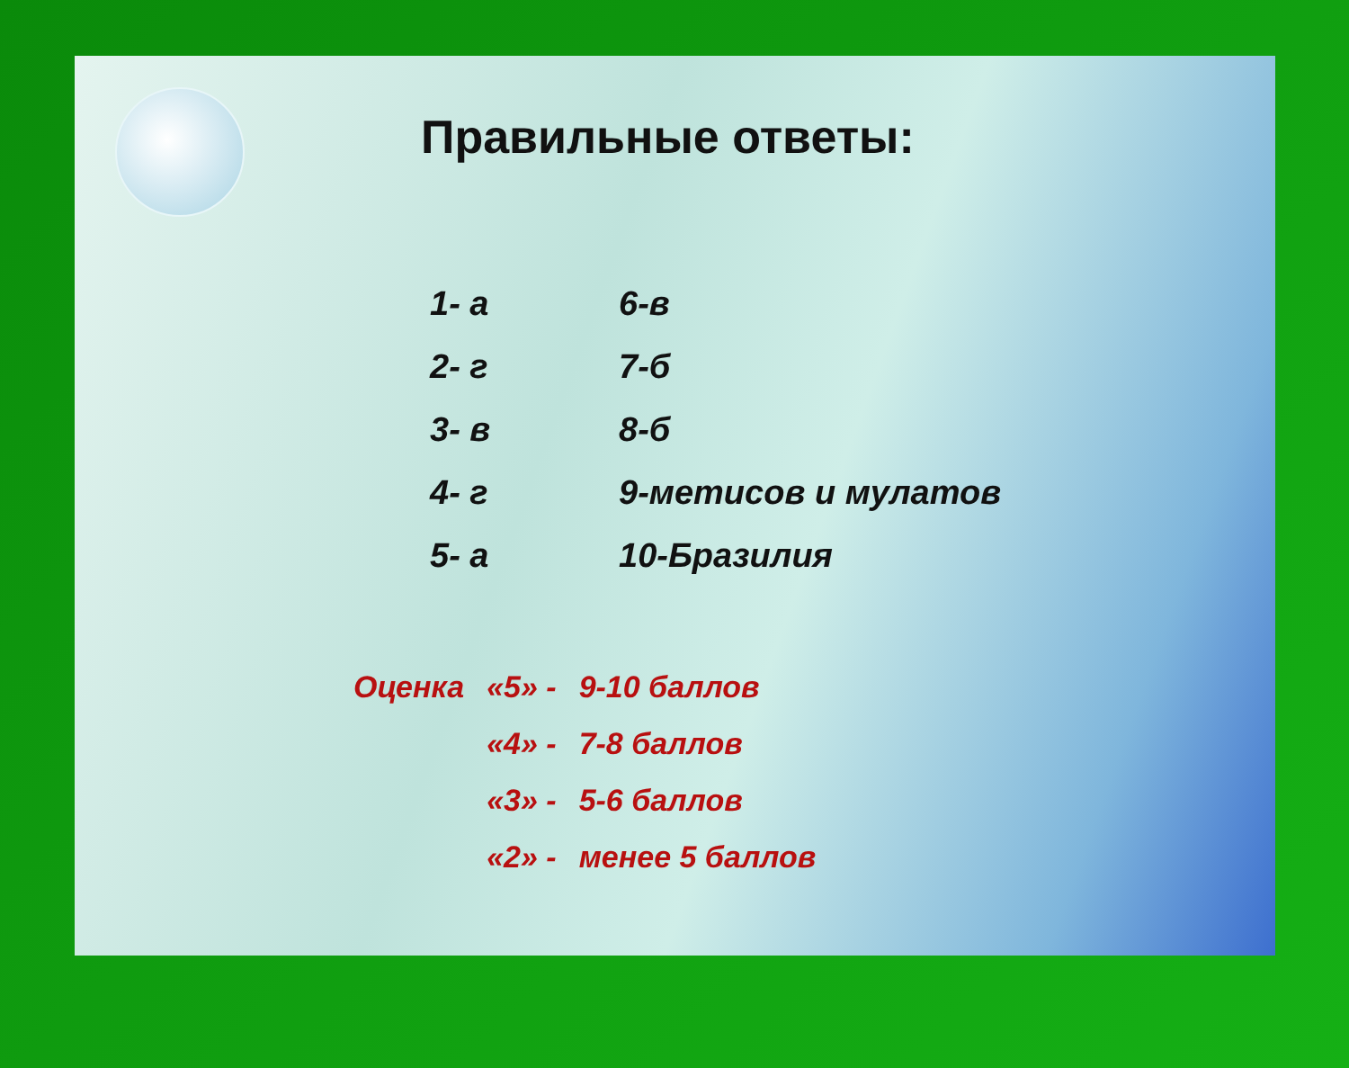Правильные ответы:
| 1- а | 6-в |
| 2- г | 7-б |
| 3- в | 8-б |
| 4- г | 9-метисов и мулатов |
| 5- а | 10-Бразилия |
| Оценка | «5» - | 9-10 баллов |
| | «4» - | 7-8 баллов |
| | «3» - | 5-6 баллов |
| | «2» - | менее 5 баллов |